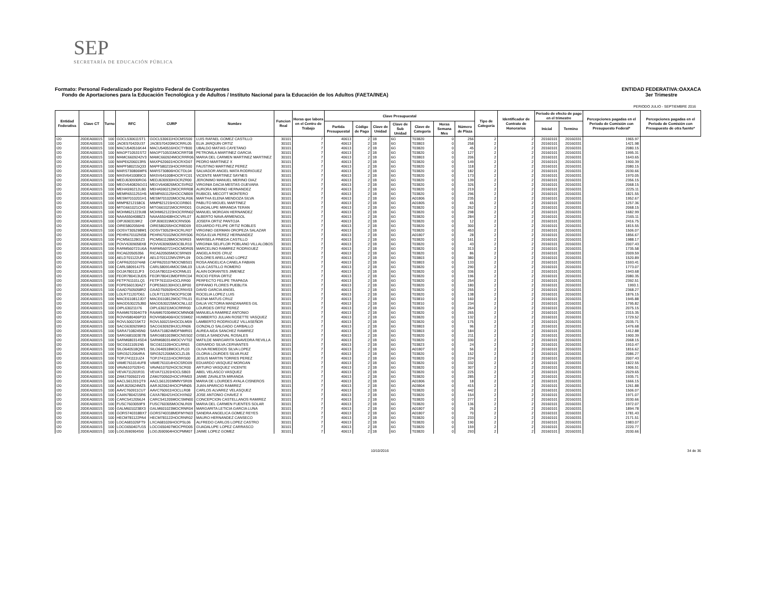SEP
SECRETARÍA DE EDUCACIÓN PÚBLICA
Formato: Personal Federalizado por Registro Federal de Contribuyentes
Fondo de Aportaciones para la Educación Tecnológica y de Adultos / Instituto Nacional para la Educación de los Adultos (FAETA/INEA)
ENTIDAD FEDERATIVA:OAXACA
3er Trimestre
PERIODO JULIO - SEPTIEMBRE 2016
| Entidad Federativa | Clave CT | Turno | RFC | CURP | Nombre | Funcion Real | Horas que labora en el Centro de Trabajo | Clave Presupuestal | | | | | | | Tipo de Categoría | Identificador de Contrato de Honorarios | Periodo de efecto de pago en el trimestre | | Percepciones pagadas en el Periodo de Comisión con Presupuesto Federal* | Percepciones pagadas en el Periodo de Comisión con Presupuesto de otra fuente* |
| --- | --- | --- | --- | --- | --- | --- | --- | --- | --- | --- | --- | --- | --- | --- | --- | --- | --- | --- | --- | --- |
| | | | | | | | | Partida Presupuestal | Código de Pago | Clave de Unidad | Clave de Sub Unidad | Clave de Categoría | Horas Semana Mes | Número de Plaza | | | Inicial | Termino | | |
| I20 | 20DEA0001S | 100 | GOCL530611ST1 | GOCL530611HOCMSS00 | LUIS RAFAEL GOMEZ CASTILLO | 30101 | 7 | 40613 | 2 | 1B | 6G | T03820 | 0 | 256 | 2 | 2 | 20160101 | 20160331 | 1965.97 | |
| I20 | 20DEA0001S | 100 | JAOE570420U37 | JAOE570420MOCRRL05 | ELIA JARQUIN ORTIZ | 30101 | 7 | 40613 | 2 | 1B | 6G | T03803 | 0 | 258 | 2 | 2 | 20160101 | 20160331 | 1421.98 | |
| I20 | 20DEA0001S | 100 | MACU540516K44 | MACU540516HOCTYB00 | UBALDO MATIAS CAYETANO | 30101 | 7 | 40613 | 2 | 1B | 6G | T03820 | 0 | 45 | 2 | 2 | 20160101 | 20160331 | 2080.15 | |
| I20 | 20DEA0001S | 100 | MAGP710531ST2 | MAGP710531MOCRRT08 | PETRONILA MARTINEZ GARCIA | 30101 | 7 | 40613 | 2 | 1B | 6G | T03820 | 0 | 127 | 2 | 2 | 20160101 | 20160331 | 1995.31 | |
| I20 | 20DEA0001S | 100 | MAMC6609242V3 | MAMC660924MOCRRR06 | MARIA DEL CARMEN MARTINEZ MARTINEZ | 30101 | 7 | 40613 | 2 | 1B | 6G | T03803 | 0 | 206 | 2 | 2 | 20160101 | 20160331 | 1643.65 | |
| I20 | 20DEA0001S | 100 | MAPE6206013R5 | MAXP620601HOCRXD07 | PEDRO MARTINEZ X | 30101 | 7 | 40613 | 2 | 1B | 6G | T03820 | 0 | 149 | 2 | 2 | 20160101 | 20160331 | 1900.39 | |
| I20 | 20DEA0001S | 100 | MAPF580215Q33 | MAPF580215HOCRRS00 | FAUSTINO MARTINEZ PEREZ | 30101 | 7 | 40613 | 2 | 1B | 6G | T03820 | 0 | 118 | 2 | 2 | 20160101 | 20160331 | 2080.15 | |
| I20 | 20DEA0001S | 100 | MARS730806MF6 | MARS730806HOCTDL04 | SALVADOR ANGEL MATA RODRIGUEZ | 30101 | 7 | 40613 | 2 | 1B | 6G | T03820 | 0 | 182 | 2 | 2 | 20160101 | 20160331 | 2030.66 | |
| I20 | 20DEA0001S | 100 | MASV6410089C0 | MASV641008HOCRYC01 | VICENTE MARTINEZ SAYNES | 30101 | 7 | 40613 | 2 | 1B | 6G | T03820 | 0 | 173 | 2 | 2 | 20160101 | 20160331 | 1970.05 | |
| I20 | 20DEA0001S | 100 | MEDJ630930RG6 | MEDJ630930HOCRZR00 | JERONIMO MANUEL MERINO DIAZ | 30101 | 7 | 40613 | 2 | 1B | 6G | T03820 | 0 | 139 | 2 | 2 | 20160101 | 20160331 | 2356.15 | |
| I20 | 20DEA0001S | 100 | MEGV640826GG1 | MEGV640826MOCSVR02 | VIRGINIA DACIA MESTAS GUEVARA | 30101 | 7 | 40613 | 2 | 1B | 6G | T03820 | 0 | 326 | 2 | 2 | 20160101 | 20160331 | 2068.15 | |
| I20 | 20DEA0001S | 100 | MEHA590212LB0 | MEHA590212MOCRRR08 | AURORA MERINO HERNANDEZ | 30101 | 7 | 40613 | 2 | 1B | 6G | T03820 | 0 | 219 | 2 | 2 | 20160101 | 20160331 | 2225.11 | |
| I20 | 20DEA0001S | 100 | MEMR6511251H5 | MEMR651125HOCCNB09 | RUBICEL MECOTT MONTERO | 30101 | 7 | 40613 | 2 | 1B | 6G | T03820 | 0 | 296 | 2 | 2 | 20160101 | 20160331 | 1821.55 | |
| I20 | 20DEA0001S | 100 | MESM7010201H1 | MESM701020MOCNLR06 | MARTHA ELENA MENDOZA SILVA | 30101 | 7 | 40613 | 2 | 1B | 6G | A01806 | 0 | 235 | 2 | 2 | 20160101 | 20160331 | 1952.67 | |
| I20 | 20DEA0001S | 100 | MIMP8212158C6 | MIMP821215HOCGRB01 | PABLITO MIGUEL MARTINEZ | 30101 | 7 | 40613 | 2 | 1B | 6G | A01805 | 0 | 65 | 2 | 2 | 20160101 | 20160331 | 1257.36 | |
| I20 | 20DEA0001S | 100 | MITG661021CH3 | MITG661021MOCRRD01 | GUADALUPE MIRANDA TERAN | 30101 | 7 | 40613 | 2 | 1B | 6G | T03820 | 0 | 262 | 2 | 2 | 20160101 | 20160331 | 2068.15 | |
| I20 | 20DEA0001S | 100 | MOHM621223UI8 | MOHM621223HOCRRN02 | MANUEL MORGAN HERNANDEZ | 30101 | 7 | 40613 | 2 | 1B | 6G | T03820 | 0 | 298 | 2 | 2 | 20160101 | 20160331 | 1682.99 | |
| I20 | 20DEA0001S | 100 | NAAA5504088Z3 | NAAA550408HOCVRL07 | ALBERTO NAVA ARMENGOL | 30101 | 7 | 40613 | 2 | 1B | 6G | T03820 | 0 | 284 | 2 | 2 | 20160101 | 20160331 | 2165.11 | |
| I20 | 20DEA0001S | 100 | OIPJ690319IK2 | OIPJ690319MOCRNS06 | JOSEFA ORTIZ PANTOJA | 30101 | 7 | 40613 | 2 | 1B | 6G | T03820 | 0 | 12 | 2 | 2 | 20160101 | 20160331 | 2416.75 | |
| I20 | 20DEA0001S | 100 | OIRE5802056H6 | OIRE580205HOCRBD09 | EDUARDO FELIPE ORTIZ ROBLES | 30101 | 7 | 40613 | 2 | 1B | 6G | T03820 | 0 | 300 | 2 | 2 | 20160101 | 20160331 | 1815.55 | |
| I20 | 20DEA0001S | 100 | OOSV7305298M1 | OOSV730529HOCRLR07 | VIRGINIO GERMAN OROPEZA SALAZAR | 30101 | 7 | 40613 | 2 | 1B | 6G | T03820 | 0 | 453 | 2 | 2 | 20160101 | 20160331 | 1506.07 | |
| I20 | 20DEA0001S | 100 | PEHR670102NS8 | PEHR670102MOCRRS06 | ROSA ELVA PEREZ HERNANDEZ | 30101 | 7 | 40613 | 2 | 1B | 6G | A01807 | 0 | 28 | 2 | 2 | 20160101 | 20160331 | 1856.67 | |
| I20 | 20DEA0001S | 100 | PICM561128GZ3 | PICM561128MOCNSR03 | MARISELA PINEDA CASTILLO | 30101 | 7 | 40613 | 2 | 1B | 6G | T03820 | 0 | 161 | 2 | 2 | 20160101 | 20160331 | 1988.17 | |
| I20 | 20DEA0001S | 100 | POVV630905BX8 | POVV630905MOCBLR10 | VIRGINIA SELIFLOR POBLANO VILLALOBOS | 30101 | 7 | 40613 | 2 | 1B | 6G | T03820 | 0 | 43 | 2 | 2 | 20160101 | 20160331 | 2007.43 | |
| I20 | 20DEA0001S | 100 | RARM560721U6A | RARM560721HOCMDR05 | MARCELINO RAMIREZ RODRIGUEZ | 30101 | 7 | 40613 | 2 | 1B | 6G | T03820 | 0 | 313 | 2 | 2 | 20160101 | 20160331 | 1735.58 | |
| I20 | 20DEA0001S | 100 | RICA620505356 | RICA620505MOCSRN09 | ANGELA RIOS CRUZ | 30101 | 7 | 40613 | 2 | 1B | 6G | T03820 | 0 | 86 | 2 | 2 | 20160101 | 20160331 | 2009.59 | |
| I20 | 20DEA0001S | 100 | AELD701122UF4 | AELD701122MVZRPL09 | DOLORES ARELLANO LOPEZ | 30101 | 7 | 40613 | 2 | 1B | 6G | T03803 | 0 | 380 | 2 | 2 | 20160101 | 20160331 | 1520.89 | |
| I20 | 20DEA0001S | 100 | CAFR6201074A8 | CAFR620107MOCNBS01 | ROSA ANGELICA CANELA FABIAN | 30101 | 7 | 40613 | 2 | 1B | 6G | T03803 | 0 | 133 | 2 | 2 | 20160101 | 20160331 | 1593.41 | |
| I20 | 20DEA0001S | 100 | CARL580914JT5 | CARL580914MOCSML03 | LILIA CASTILLO ROMERO | 30101 | 7 | 40613 | 2 | 1B | 6G | T03820 | 0 | 290 | 2 | 2 | 20160101 | 20160331 | 1773.07 | |
| I20 | 20DEA0001S | 100 | DOJA780111JF3 | DOJA780111HOCRML01 | ALAIN DORANTES JIMENEZ | 30101 | 7 | 40613 | 2 | 1B | 6G | T03820 | 0 | 336 | 2 | 2 | 20160101 | 20160331 | 1943.68 | |
| I20 | 20DEA0001S | 100 | FEOR780413UD5 | FEOR780413MDFRRC04 | ROCIO FERIA ORTIZ | 30101 | 7 | 40613 | 2 | 1B | 6G | T03820 | 0 | 196 | 2 | 2 | 20160101 | 20160331 | 2080.35 | |
| I20 | 20DEA0001S | 100 | FETP761101LQ1 | FETP761101HOCLRR00 | PERFECTO FELIPE TRAPAGA | 30101 | 7 | 40613 | 2 | 1B | 6G | T03820 | 0 | 254 | 2 | 2 | 20160101 | 20160331 | 2392.51 | |
| I20 | 20DEA0001S | 100 | FOPE560130AZ7 | FOPE560130HOCLBP00 | EPIFANIO FLORES PUEBLITA | 30101 | 7 | 40613 | 2 | 1B | 6G | T03820 | 0 | 180 | 2 | 2 | 20160101 | 20160331 | 1993.1 | |
| I20 | 20DEA0001S | 100 | GAAD7505058R2 | GAAD750505HOCRNV03 | DAVID GARCIA ANGEL | 30101 | 7 | 40613 | 2 | 1B | 6G | T03820 | 0 | 255 | 2 | 2 | 20160101 | 20160331 | 2368.27 | |
| I20 | 20DEA0001S | 100 | LOLR711207D61 | LOLR711207MOCPSC08 | ROCELIA LOPEZ LUIS | 30101 | 7 | 40613 | 2 | 1B | 6G | T03820 | 0 | 138 | 2 | 2 | 20160101 | 20160331 | 1876.15 | |
| I20 | 20DEA0001S | 100 | MACE610812JD7 | MACE610812MOCTRL01 | ELENA MATUS CRUZ | 30101 | 7 | 40613 | 2 | 1B | 6G | T03810 | 0 | 160 | 2 | 2 | 20160101 | 20160331 | 1945.88 | |
| I20 | 20DEA0001S | 100 | MAGD530225JB0 | MAGD530225MOCNLL02 | DALIA VICTORIA MANZANARES GIL | 30101 | 7 | 40613 | 2 | 1B | 6G | T03810 | 0 | 234 | 2 | 2 | 20160101 | 20160331 | 1795.82 | |
| I20 | 20DEA0001S | 100 | OIPL630211I76 | OIPL630211MOCRRR00 | LOURDES ORTIZ PEREZ | 30101 | 7 | 40613 | 2 | 1B | 6G | T03820 | 0 | 264 | 2 | 2 | 20160101 | 20160331 | 2075.15 | |
| I20 | 20DEA0001S | 100 | RAAM670304GT9 | RAAM670304MOCMNN08 | MANUELA RAMIREZ ANTONIO | 30101 | 7 | 40613 | 2 | 1B | 6G | T03820 | 0 | 265 | 2 | 2 | 20160101 | 20160331 | 2315.35 | |
| I20 | 20DEA0001S | 100 | ROVH580406P33 | ROVH580406HOCSSM02 | HUMBERTO JULIAN ROSETTE VASQUEZ | 30101 | 7 | 40613 | 2 | 1B | 6G | T03820 | 0 | 132 | 2 | 2 | 20160101 | 20160331 | 1729.52 | |
| I20 | 20DEA0001S | 100 | ROVL500215KT2 | ROVL500215HOCDLM09 | LAMBERTO RODRIGUEZ VILLASEÑOR | 30101 | 7 | 40613 | 2 | 1B | 6G | T03820 | 0 | 175 | 2 | 2 | 20160101 | 20160331 | 2035.71 | |
| I20 | 20DEA0001S | 100 | SACG6309299K0 | SACG630929HJCLRN06 | GONZALO SALGADO CARBALLO | 30101 | 7 | 40613 | 2 | 1B | 6G | T03803 | 0 | 96 | 2 | 2 | 20160101 | 20160331 | 1476.68 | |
| I20 | 20DEA0001S | 100 | SARA7108245N0 | SARA710824MDFNMR01 | AUREA AIDA SANCHEZ RAMIREZ | 30101 | 7 | 40613 | 2 | 1B | 6G | T03803 | 0 | 184 | 2 | 2 | 20160101 | 20160331 | 1412.88 | |
| I20 | 20DEA0001S | 100 | SARG681003E78 | SARG681003MOCNSS02 | GISELA SANDOVAL ROSALES | 30101 | 7 | 40613 | 2 | 1B | 6G | T03820 | 0 | 211 | 2 | 2 | 20160101 | 20160331 | 1900.39 | |
| I20 | 20DEA0001S | 100 | SARM680314SD4 | SARM680314MOCVVT02 | MATILDE MARGARITA SAAVEDRA REVILLA | 30101 | 7 | 40613 | 2 | 1B | 6G | T03820 | 0 | 330 | 2 | 2 | 20160101 | 20160331 | 2068.15 | |
| I20 | 20DEA0001S | 100 | SICG6111051N5 | SICG611105HOCLRR01 | GERARDO SILVA CERVANTES | 30101 | 7 | 40613 | 2 | 1B | 6G | T03823 | 0 | 24 | 2 | 2 | 20160101 | 20160331 | 1910.47 | |
| I20 | 20DEA0001S | 100 | SILO640518QW1 | SILO640518MOCLPL03 | OLIVA REMEDIOS SILVA LOPEZ | 30101 | 7 | 40613 | 2 | 1B | 6G | A01807 | 0 | 56 | 2 | 2 | 20160101 | 20160331 | 1816.62 | |
| I20 | 20DEA0001S | 100 | SIRG5212064RA | SIRG521206MOCLZL05 | GLORIA LOURDES SILVA RUIZ | 30101 | 7 | 40613 | 2 | 1B | 6G | T03820 | 0 | 152 | 2 | 2 | 20160101 | 20160331 | 2086.27 | |
| I20 | 20DEA0001S | 100 | TOPJ741111UZ4 | TOPJ741111HOCRRS00 | JESUS MARTIN TORRES PEREZ | 30101 | 7 | 40613 | 2 | 1B | 6G | T03820 | 0 | 224 | 2 | 2 | 20160101 | 20160331 | 2007.43 | |
| I20 | 20DEA0001S | 100 | VAME761014UF8 | VAME761014HOCSRD09 | EDUARDO VASQUEZ MORGAN | 30101 | 7 | 40613 | 2 | 1B | 6G | T03820 | 0 | 332 | 2 | 2 | 20160101 | 20160331 | 1822.55 | |
| I20 | 20DEA0001S | 100 | VAVA610702EH1 | VAVA610702HOCSCR00 | ARTURO VASQUEZ VICENTE | 30101 | 7 | 40613 | 2 | 1B | 6G | T03820 | 0 | 307 | 2 | 2 | 20160101 | 20160331 | 1906.51 | |
| I20 | 20DEA0001S | 100 | VEVA711201R31 | VEVA711201HOCLSB03 | ABEL VELASCO VASQUEZ | 30101 | 7 | 40613 | 2 | 1B | 6G | T03820 | 0 | 225 | 2 | 2 | 20160101 | 20160331 | 2029.65 | |
| I20 | 20DEA0001S | 100 | ZAMJ7005021V0 | ZAMJ700502HOCVRM03 | JAIME ZAVALETA MIRANDA | 30101 | 7 | 40613 | 2 | 1B | 6G | T03820 | 0 | 285 | 2 | 2 | 20160101 | 20160331 | 1935.71 | |
| I20 | 20DEA0001S | 100 | AACL561201QT9 | AACL561201MMNYSR09 | MARIA DE LOURDES AYALA CISNEROS | 30101 | 7 | 40613 | 2 | 1B | 6G | A01806 | 0 | 18 | 2 | 2 | 20160101 | 20160331 | 1666.15 | |
| I20 | 20DEA0001S | 100 | AARJ620624MZ5 | AARJ620624HOCPMN05 | JUAN APARICIO RAMIREZ | 30101 | 7 | 40613 | 2 | 1B | 6G | A03804 | 0 | 415 | 2 | 2 | 20160101 | 20160331 | 1261.88 | |
| I20 | 20DEA0001S | 100 | AAVC760911CU7 | AAVC760911HOCLLR08 | CARLOS ALVAREZ VELASQUEZ | 30101 | 7 | 40613 | 2 | 1B | 6G | T03820 | 0 | 442 | 2 | 2 | 20160101 | 20160331 | 1506.07 | |
| I20 | 20DEA0001S | 100 | CAAN7804215R6 | CAXA780421HOCHXN02 | JOSE ANTONIO CHAVEZ X | 30101 | 7 | 40613 | 2 | 1B | 6G | T03820 | 0 | 154 | 2 | 2 | 20160101 | 20160331 | 1971.07 | |
| I20 | 20DEA0001S | 100 | CARC5412056J4 | CARC541205MOCSMN00 | CONCEPCION CASTELLANOS RAMIREZ | 30101 | 7 | 40613 | 2 | 1B | 6G | T03820 | 0 | 277 | 2 | 2 | 20160101 | 20160331 | 2030.66 | |
| I20 | 20DEA0001S | 100 | FUSC7603059F9 | FUSC760305MOCNLR09 | MARIA DEL CARMEN FUENTES SOLAR | 30101 | 7 | 40613 | 2 | 1B | 6G | T03820 | 0 | 136 | 2 | 2 | 20160101 | 20160331 | 1972.07 | |
| I20 | 20DEA0001S | 100 | GALM6010238X3 | GALM601023MOCRNR04 | MARGARITA LETICIA GARCIA LUNA | 30101 | 7 | 40613 | 2 | 1B | 6G | A01807 | 0 | 26 | 2 | 2 | 20160101 | 20160331 | 1894.78 | |
| I20 | 20DEA0001S | 100 | GORS740318BX7 | GORS740318MDFMYN03 | SANDRA ANGELICA GOMEZ REYES | 30101 | 7 | 40613 | 2 | 1B | 6G | A01807 | 0 | 70 | 2 | 2 | 20160101 | 20160331 | 1781.43 | |
| I20 | 20DEA0001S | 100 | HECM781122PA4 | HECM781122HOCRNR02 | MAURO HERNANDEZ CANSECO | 30101 | 7 | 40613 | 2 | 1B | 6G | T03820 | 0 | 233 | 2 | 2 | 20160101 | 20160331 | 2171.51 | |
| I20 | 20DEA0001S | 100 | LOCA681026FT9 | LXCA681026HOCPSL06 | ALFREDO CARLOS LOPEZ CASTRO | 30101 | 7 | 40613 | 2 | 1B | 6G | T03820 | 0 | 190 | 2 | 2 | 20160101 | 20160331 | 1983.07 | |
| I20 | 20DEA0001S | 100 | LOCG650407U15 | LOCG650407MOCPRD05 | GUADALUPE LOPEZ CARRASCO | 30101 | 7 | 40613 | 2 | 1B | 6G | T03820 | 0 | 159 | 2 | 2 | 20160101 | 20160331 | 2220.77 | |
| I20 | 20DEA0001S | 100 | LOGJ590904SI0 | LOGJ590904HOCPMM07 | JAIME LOPEZ GOMEZ | 30101 | 7 | 40613 | 2 | 1B | 6G | T03820 | 0 | 293 | 2 | 2 | 20160101 | 20160331 | 2030.66 | |
10/10/2016 34 de 36